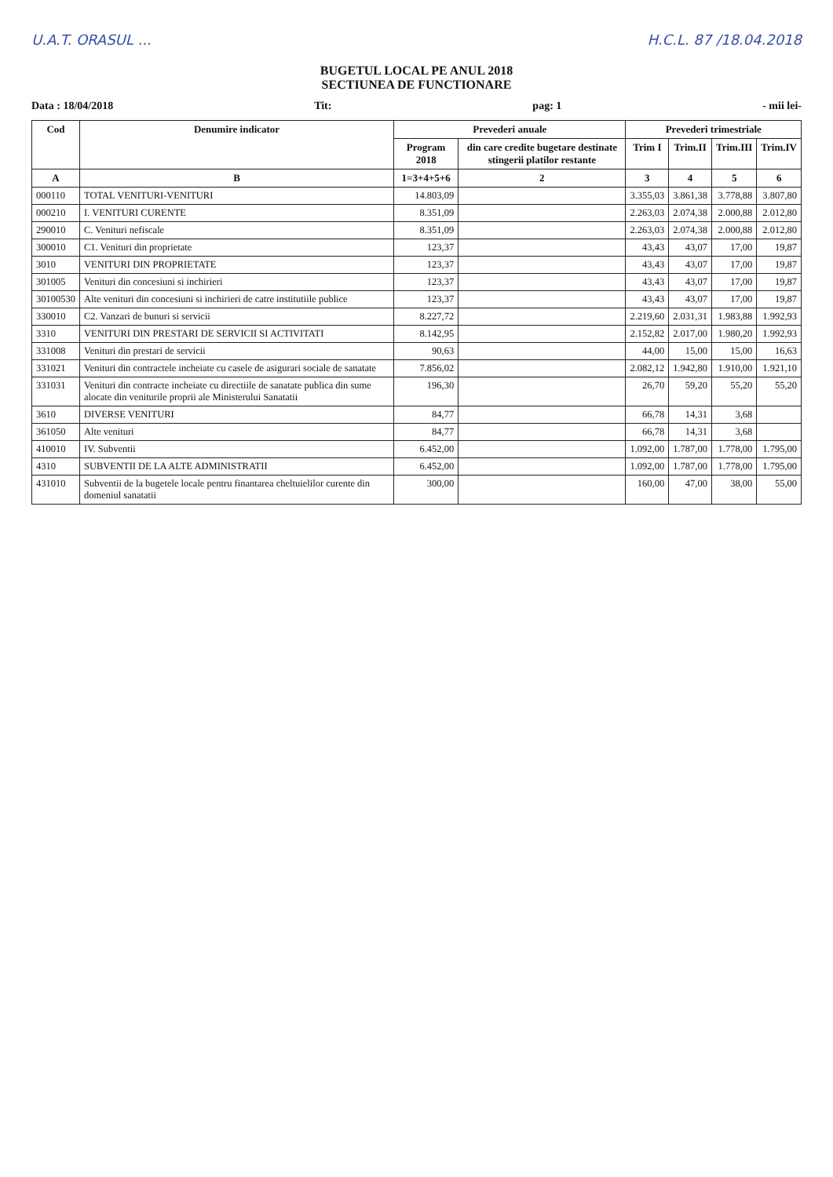U.A.T. ORASUL ... H.C.L. 87 /18.04.2018
BUGETUL LOCAL PE ANUL 2018
SECTIUNEA DE FUNCTIONARE
Data : 18/04/2018 Tit: pag: 1 - mii lei-
| Cod | Denumire indicator | Prevederi anuale | | Prevederi trimestriale | | | |
| --- | --- | --- | --- | --- | --- | --- | --- |
| | | Program 2018 | din care credite bugetare destinate stingerii platilor restante | Trim I | Trim.II | Trim.III | Trim.IV |
| A | B | 1=3+4+5+6 | 2 | 3 | 4 | 5 | 6 |
| 000110 | TOTAL VENITURI-VENITURI | 14.803,09 | | 3.355,03 | 3.861,38 | 3.778,88 | 3.807,80 |
| 000210 | I. VENITURI CURENTE | 8.351,09 | | 2.263,03 | 2.074,38 | 2.000,88 | 2.012,80 |
| 290010 | C. Venituri nefiscale | 8.351,09 | | 2.263,03 | 2.074,38 | 2.000,88 | 2.012,80 |
| 300010 | C1. Venituri din proprietate | 123,37 | | 43,43 | 43,07 | 17,00 | 19,87 |
| 3010 | VENITURI DIN PROPRIETATE | 123,37 | | 43,43 | 43,07 | 17,00 | 19,87 |
| 301005 | Venituri din concesiuni si inchirieri | 123,37 | | 43,43 | 43,07 | 17,00 | 19,87 |
| 30100530 | Alte venituri din concesiuni si inchirieri de catre institutiile publice | 123,37 | | 43,43 | 43,07 | 17,00 | 19,87 |
| 330010 | C2. Vanzari de bunuri si servicii | 8.227,72 | | 2.219,60 | 2.031,31 | 1.983,88 | 1.992,93 |
| 3310 | VENITURI DIN PRESTARI DE SERVICII SI ACTIVITATI | 8.142,95 | | 2.152,82 | 2.017,00 | 1.980,20 | 1.992,93 |
| 331008 | Venituri din prestari de servicii | 90,63 | | 44,00 | 15,00 | 15,00 | 16,63 |
| 331021 | Venituri din contractele incheiate cu casele de asigurari sociale de sanatate | 7.856,02 | | 2.082,12 | 1.942,80 | 1.910,00 | 1.921,10 |
| 331031 | Venituri din contracte incheiate cu directiile de sanatate publica din sume alocate din veniturile proprii ale Ministerului Sanatatii | 196,30 | | 26,70 | 59,20 | 55,20 | 55,20 |
| 3610 | DIVERSE VENITURI | 84,77 | | 66,78 | 14,31 | 3,68 | |
| 361050 | Alte venituri | 84,77 | | 66,78 | 14,31 | 3,68 | |
| 410010 | IV. Subventii | 6.452,00 | | 1.092,00 | 1.787,00 | 1.778,00 | 1.795,00 |
| 4310 | SUBVENTII DE LA ALTE ADMINISTRATII | 6.452,00 | | 1.092,00 | 1.787,00 | 1.778,00 | 1.795,00 |
| 431010 | Subventii de la bugetele locale pentru finantarea cheltuielilor curente din domeniul sanatatii | 300,00 | | 160,00 | 47,00 | 38,00 | 55,00 |